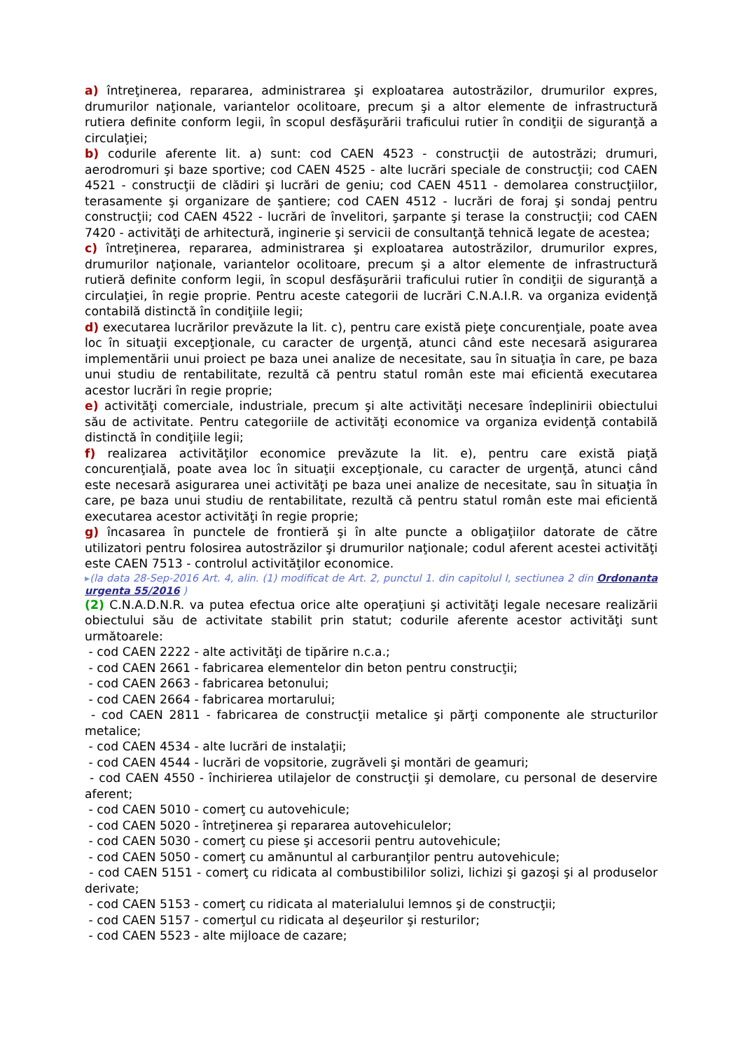a) întreţinerea, repararea, administrarea şi exploatarea autostrăzilor, drumurilor expres, drumurilor naţionale, variantelor ocolitoare, precum şi a altor elemente de infrastructură rutiera definite conform legii, în scopul desfăşurării traficului rutier în condiţii de siguranţă a circulaţiei;
b) codurile aferente lit. a) sunt: cod CAEN 4523 - construcţii de autostrăzi; drumuri, aerodromuri şi baze sportive; cod CAEN 4525 - alte lucrări speciale de construcţii; cod CAEN 4521 - construcţii de clădiri şi lucrări de geniu; cod CAEN 4511 - demolarea construcţiilor, terasamente şi organizare de şantiere; cod CAEN 4512 - lucrări de foraj şi sondaj pentru construcţii; cod CAEN 4522 - lucrări de învelitori, şarpante şi terase la construcţii; cod CAEN 7420 - activităţi de arhitectură, inginerie şi servicii de consultanţă tehnică legate de acestea;
c) întreţinerea, repararea, administrarea şi exploatarea autostrăzilor, drumurilor expres, drumurilor naţionale, variantelor ocolitoare, precum şi a altor elemente de infrastructură rutieră definite conform legii, în scopul desfăşurării traficului rutier în condiţii de siguranţă a circulaţiei, în regie proprie. Pentru aceste categorii de lucrări C.N.A.I.R. va organiza evidenţă contabilă distinctă în condiţiile legii;
d) executarea lucrărilor prevăzute la lit. c), pentru care există pieţe concurenţiale, poate avea loc în situaţii excepţionale, cu caracter de urgenţă, atunci când este necesară asigurarea implementării unui proiect pe baza unei analize de necesitate, sau în situaţia în care, pe baza unui studiu de rentabilitate, rezultă că pentru statul român este mai eficientă executarea acestor lucrări în regie proprie;
e) activităţi comerciale, industriale, precum şi alte activităţi necesare îndeplinirii obiectului său de activitate. Pentru categoriile de activităţi economice va organiza evidenţă contabilă distinctă în condiţiile legii;
f) realizarea activităţilor economice prevăzute la lit. e), pentru care există piaţă concurenţială, poate avea loc în situaţii excepţionale, cu caracter de urgenţă, atunci când este necesară asigurarea unei activităţi pe baza unei analize de necesitate, sau în situaţia în care, pe baza unui studiu de rentabilitate, rezultă că pentru statul român este mai eficientă executarea acestor activităţi în regie proprie;
g) încasarea în punctele de frontieră şi în alte puncte a obligaţiilor datorate de către utilizatori pentru folosirea autostrăzilor şi drumurilor naţionale; codul aferent acestei activităţi este CAEN 7513 - controlul activităţilor economice.
▸(la data 28-Sep-2016 Art. 4, alin. (1) modificat de Art. 2, punctul 1. din capitolul I, sectiunea 2 din Ordonanta urgenta 55/2016 )
(2) C.N.A.D.N.R. va putea efectua orice alte operaţiuni şi activităţi legale necesare realizării obiectului său de activitate stabilit prin statut; codurile aferente acestor activităţi sunt următoarele:
- cod CAEN 2222 - alte activităţi de tipărire n.c.a.;
- cod CAEN 2661 - fabricarea elementelor din beton pentru construcţii;
- cod CAEN 2663 - fabricarea betonului;
- cod CAEN 2664 - fabricarea mortarului;
- cod CAEN 2811 - fabricarea de construcţii metalice şi părţi componente ale structurilor metalice;
- cod CAEN 4534 - alte lucrări de instalaţii;
- cod CAEN 4544 - lucrări de vopsitorie, zugrăveli şi montări de geamuri;
- cod CAEN 4550 - închirierea utilajelor de construcţii şi demolare, cu personal de deservire aferent;
- cod CAEN 5010 - comerţ cu autovehicule;
- cod CAEN 5020 - întreţinerea şi repararea autovehiculelor;
- cod CAEN 5030 - comerţ cu piese şi accesorii pentru autovehicule;
- cod CAEN 5050 - comerţ cu amănuntul al carburanţilor pentru autovehicule;
- cod CAEN 5151 - comerţ cu ridicata al combustibililor solizi, lichizi şi gazoşi şi al produselor derivate;
- cod CAEN 5153 - comerţ cu ridicata al materialului lemnos şi de construcţii;
- cod CAEN 5157 - comerţul cu ridicata al deşeurilor şi resturilor;
- cod CAEN 5523 - alte mijloace de cazare;